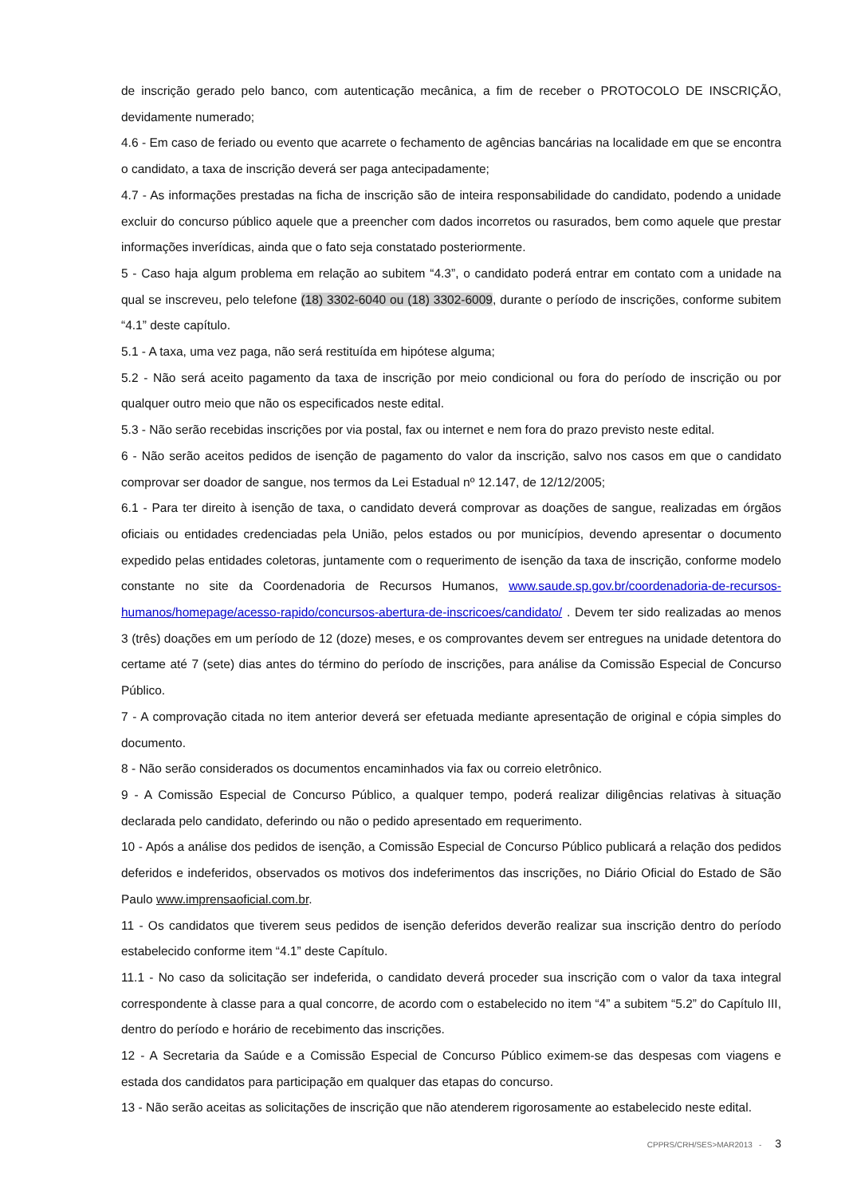de inscrição gerado pelo banco, com autenticação mecânica, a fim de receber o PROTOCOLO DE INSCRIÇÃO, devidamente numerado;
4.6 - Em caso de feriado ou evento que acarrete o fechamento de agências bancárias na localidade em que se encontra o candidato, a taxa de inscrição deverá ser paga antecipadamente;
4.7 - As informações prestadas na ficha de inscrição são de inteira responsabilidade do candidato, podendo a unidade excluir do concurso público aquele que a preencher com dados incorretos ou rasurados, bem como aquele que prestar informações inverídicas, ainda que o fato seja constatado posteriormente.
5 - Caso haja algum problema em relação ao subitem “4.3”, o candidato poderá entrar em contato com a unidade na qual se inscreveu, pelo telefone (18) 3302-6040 ou (18) 3302-6009, durante o período de inscrições, conforme subitem “4.1” deste capítulo.
5.1 - A taxa, uma vez paga, não será restituída em hipótese alguma;
5.2 - Não será aceito pagamento da taxa de inscrição por meio condicional ou fora do período de inscrição ou por qualquer outro meio que não os especificados neste edital.
5.3 - Não serão recebidas inscrições por via postal, fax ou internet e nem fora do prazo previsto neste edital.
6 - Não serão aceitos pedidos de isenção de pagamento do valor da inscrição, salvo nos casos em que o candidato comprovar ser doador de sangue, nos termos da Lei Estadual nº 12.147, de 12/12/2005;
6.1 - Para ter direito à isenção de taxa, o candidato deverá comprovar as doações de sangue, realizadas em órgãos oficiais ou entidades credenciadas pela União, pelos estados ou por municípios, devendo apresentar o documento expedido pelas entidades coletoras, juntamente com o requerimento de isenção da taxa de inscrição, conforme modelo constante no site da Coordenadoria de Recursos Humanos, www.saude.sp.gov.br/coordenadoria-de-recursos-humanos/homepage/acesso-rapido/concursos-abertura-de-inscricoes/candidato/ . Devem ter sido realizadas ao menos 3 (três) doações em um período de 12 (doze) meses, e os comprovantes devem ser entregues na unidade detentora do certame até 7 (sete) dias antes do término do período de inscrições, para análise da Comissão Especial de Concurso Público.
7 - A comprovação citada no item anterior deverá ser efetuada mediante apresentação de original e cópia simples do documento.
8 - Não serão considerados os documentos encaminhados via fax ou correio eletrônico.
9 - A Comissão Especial de Concurso Público, a qualquer tempo, poderá realizar diligências relativas à situação declarada pelo candidato, deferindo ou não o pedido apresentado em requerimento.
10 - Após a análise dos pedidos de isenção, a Comissão Especial de Concurso Público publicará a relação dos pedidos deferidos e indeferidos, observados os motivos dos indeferimentos das inscrições, no Diário Oficial do Estado de São Paulo www.imprensaoficial.com.br.
11 - Os candidatos que tiverem seus pedidos de isenção deferidos deverão realizar sua inscrição dentro do período estabelecido conforme item “4.1” deste Capítulo.
11.1 - No caso da solicitação ser indeferida, o candidato deverá proceder sua inscrição com o valor da taxa integral correspondente à classe para a qual concorre, de acordo com o estabelecido no item “4” a subitem “5.2” do Capítulo III, dentro do período e horário de recebimento das inscrições.
12 - A Secretaria da Saúde e a Comissão Especial de Concurso Público eximem-se das despesas com viagens e estada dos candidatos para participação em qualquer das etapas do concurso.
13 - Não serão aceitas as solicitações de inscrição que não atenderem rigorosamente ao estabelecido neste edital.
CPPRS/CRH/SES>MAR2013 - 3